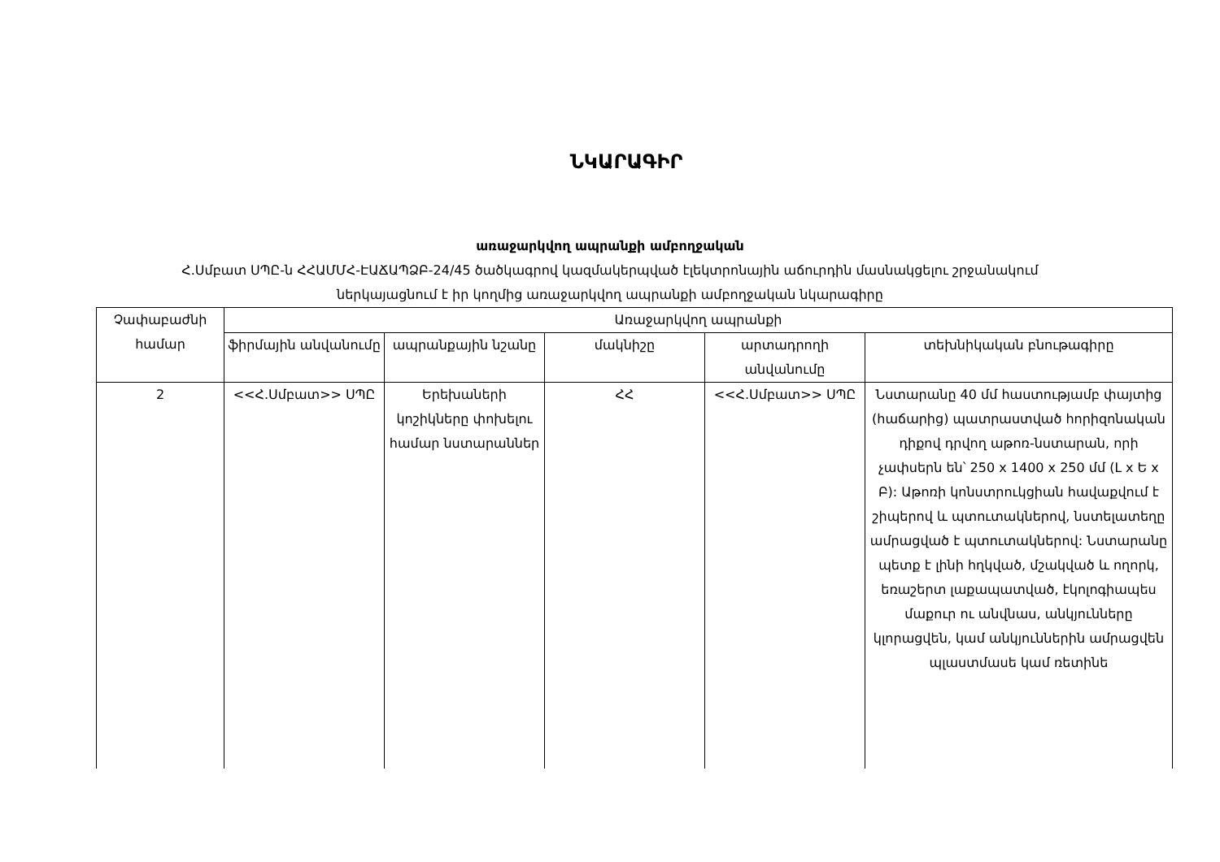ՆԿԱՐԱԳԻՐ
առաջարկվող ապրանքի ամբողջական
Հ.Սմբատ ՍՊԸ-ն ՀՀԱՄՄՀ-ԷԱՃԱՊՁԲ-24/45 ծածկագրով կազմակերպված էլեկտրոնային աճուրդին մասնակցելու շրջանակում
ներկայացնում է իր կողմից առաջարկվող ապրանքի ամբողջական նկարագիրը
| Չափաբաժնի համար | Առաջարկվող ապրանքի | | | | |
| | ֆիրմային անվանումը | ապրանքային նշանը | մակնիշը | արտադրողի անվանումը | տեխնիկական բնութագիրը |
| 2 | <<Հ.Սմբատ>> ՍՊԸ | Երեխաների կոշիկները փոխելու համար նստարաններ | ՀՀ | <<Հ.Սմբատ>> ՍՊԸ | Նստարանը 40 մմ հաստությամբ փայտից (հաճարից) պատրաստված հորիզոնական դիքով դրվող աթոռ-նստարան, որի չափսերն են՝ 250 x 1400 x 250 մմ (Լ x Ե x Բ): Աթոռի կոնստրուկցիան հավաքվում է շիպերով և պտուտակներով, նստելատեղը ամրացված է պտուտակներով: Նստարանը պետք է լինի հղկված, մշակված և ողորկ, եռաշերտ լաքապատված, էկոլոգիապես մաքուր ու անվնաս, անկյունները կլորացվեն, կամ անկյուններին ամրացվեն պլաստմասե կամ ռետինե |